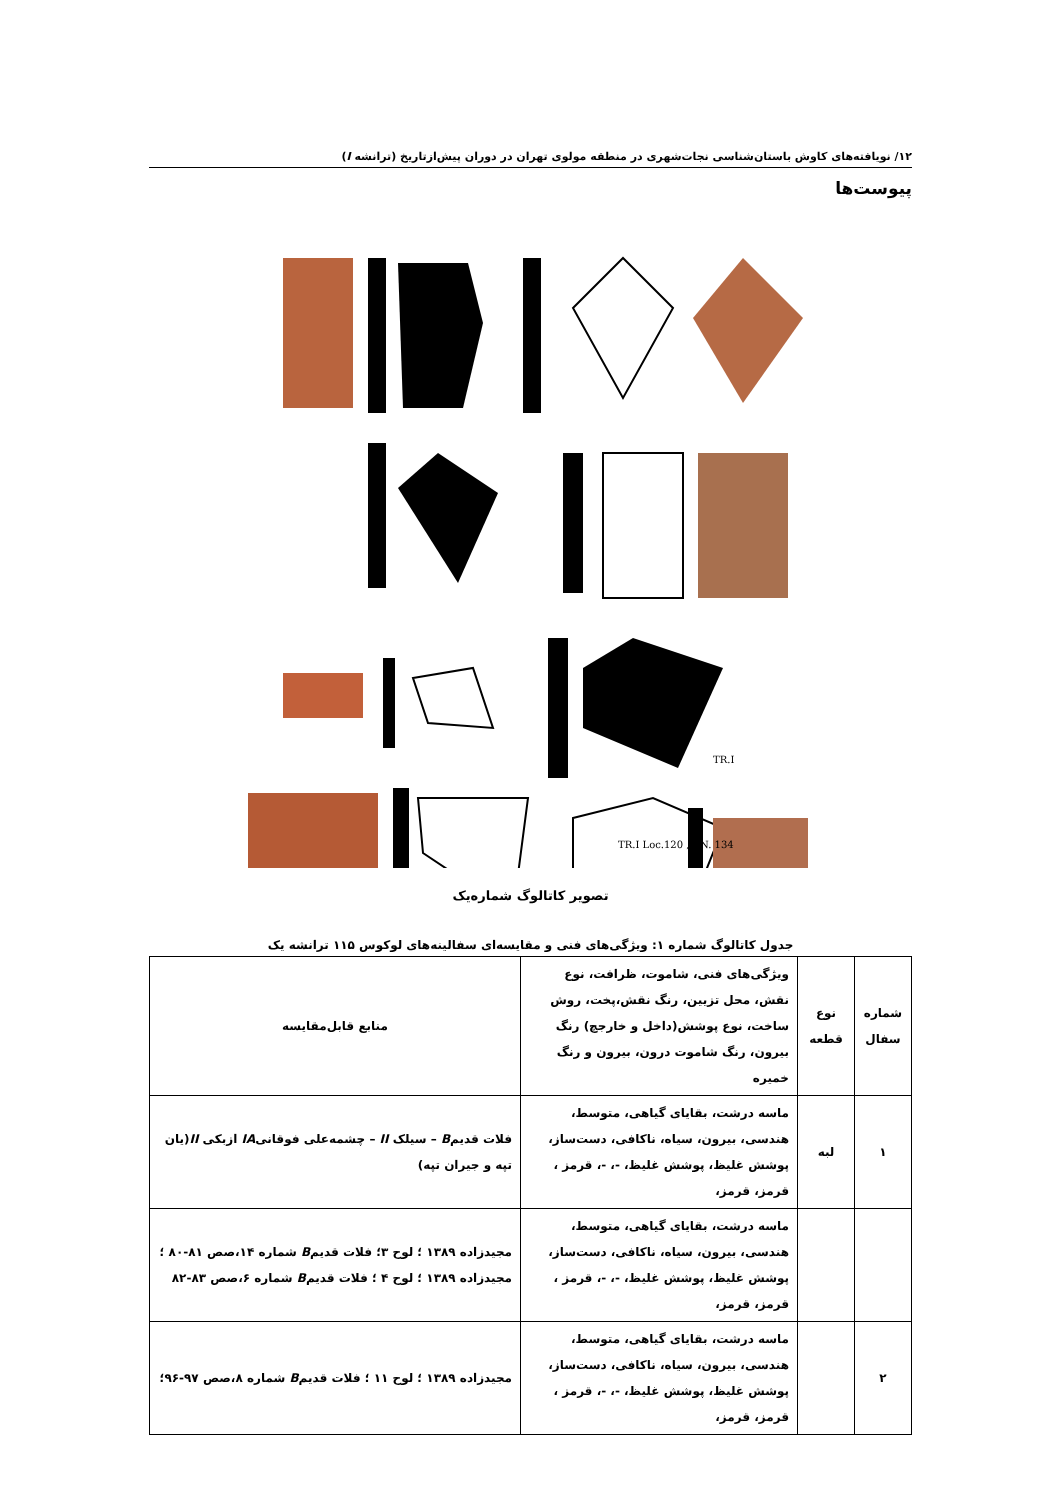۱۲/ نویافته‌های کاوش باستان‌شناسی نجات‌شهری در منطقه مولوی تهران در دوران پیش‌ازتاریخ (ترانشه I)
پیوست‌ها
TR.I
TR.I Loc.120 ,R.N. 134
تصویر کاتالوگ شماره‌یک
جدول کاتالوگ شماره ۱: ویژگی‌های فنی و مقایسه‌ای سفالینه‌های لوکوس ۱۱۵ ترانشه یک
| شماره سفال | نوع قطعه | ویژگی‌های فنی، شاموت، ظرافت، نوع نقش، محل تزیین، رنگ نقش،پخت، روش ساخت، نوع پوشش(داخل و خارجچ) رنگ بیرون، رنگ شاموت درون، بیرون و رنگ خمیره | منابع قابل‌مقایسه |
| --- | --- | --- | --- |
| ۱ | لبه | ماسه درشت، بقایای گیاهی، متوسط، هندسی، بیرون، سیاه، ناکافی، دست‌ساز، پوشش غلیظ، پوشش غلیظ، -، -، قرمز ، قرمز، قرمز، | فلات قدیم B – سیلک II – چشمه‌علی فوقانی IA ازبکی II (یان تپه و جیران تپه) |
| | | ماسه درشت، بقایای گیاهی، متوسط، هندسی، بیرون، سیاه، ناکافی، دست‌ساز، پوشش غلیظ، پوشش غلیظ، -، -، قرمز ، قرمز، قرمز، | مجیدزاده ۱۳۸۹ ؛ لوح ۳؛ فلات قدیم B شماره ۱۴،صص ۸۱-۸۰ ؛ مجیدزاده ۱۳۸۹ ؛ لوح ۴ ؛ فلات قدیم B شماره ۶،صص ۸۳-۸۲ |
| ۲ | | ماسه درشت، بقایای گیاهی، متوسط، هندسی، بیرون، سیاه، ناکافی، دست‌ساز، پوشش غلیظ، پوشش غلیظ، -، -، قرمز ، قرمز، قرمز، | مجیدزاده ۱۳۸۹ ؛ لوح ۱۱ ؛ فلات قدیم B شماره ۸،صص ۹۷-۹۶؛ |